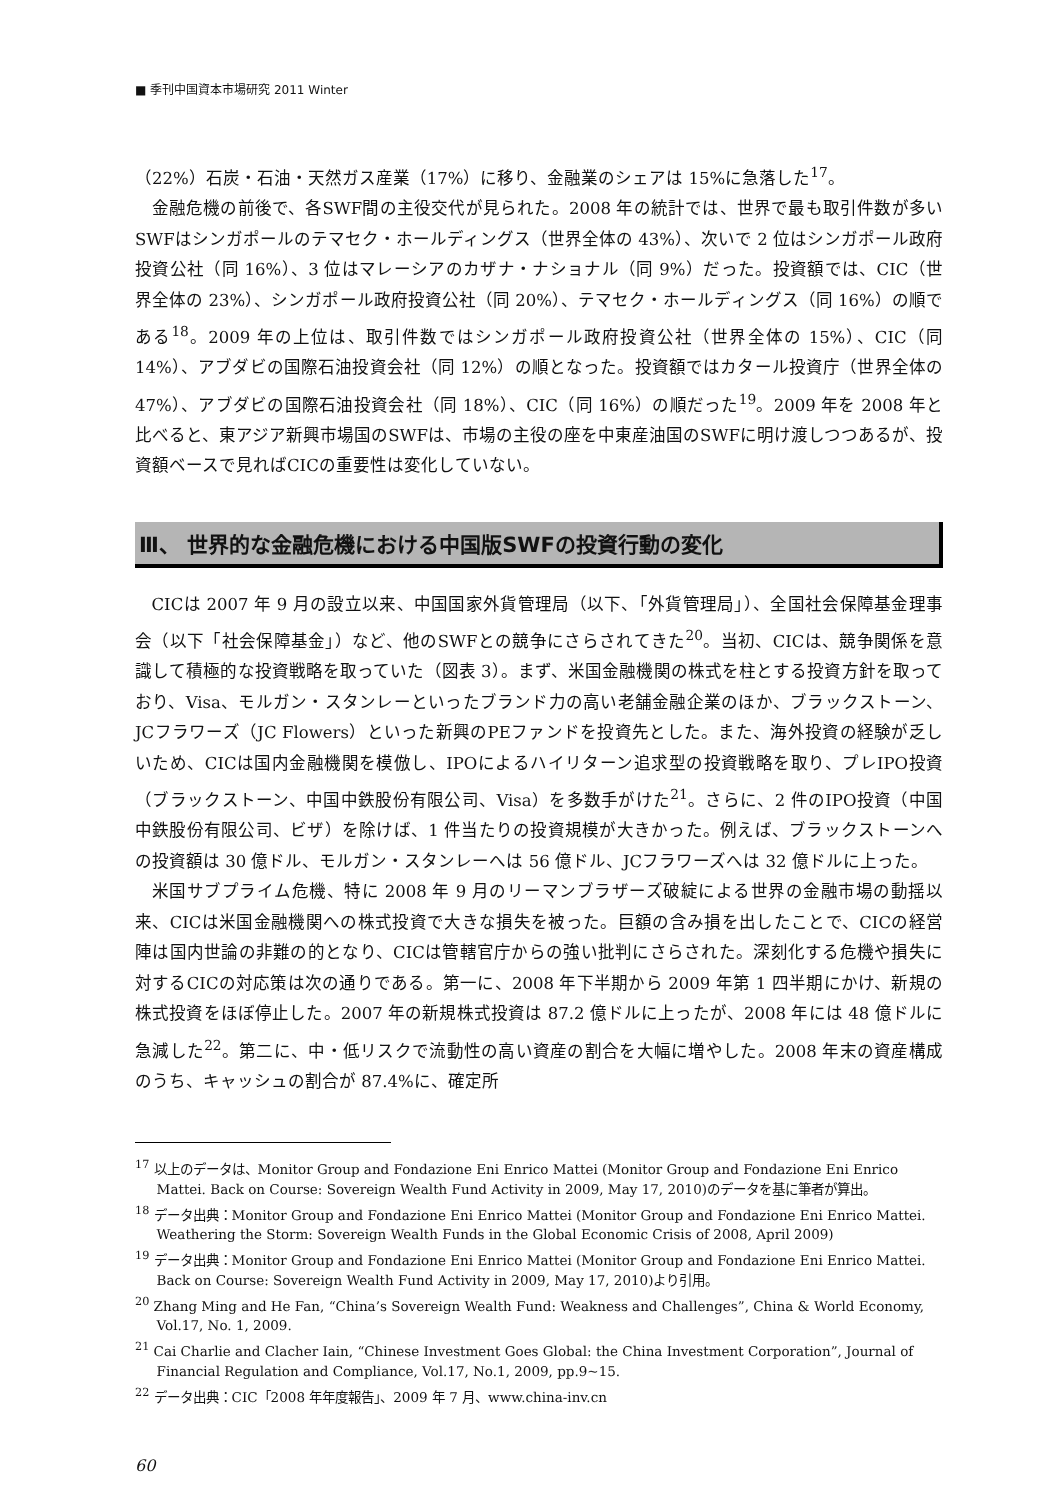■ 季刊中国資本市場研究 2011 Winter
（22%）石炭・石油・天然ガス産業（17%）に移り、金融業のシェアは 15%に急落した<sup>17</sup>。
金融危機の前後で、各SWF間の主役交代が見られた。2008 年の統計では、世界で最も取引件数が多いSWFはシンガポールのテマセク・ホールディングス（世界全体の 43%）、次いで 2 位はシンガポール政府投資公社（同 16%）、3 位はマレーシアのカザナ・ナショナル（同 9%）だった。投資額では、CIC（世界全体の 23%）、シンガポール政府投資公社（同 20%）、テマセク・ホールディングス（同 16%）の順である<sup>18</sup>。2009 年の上位は、取引件数ではシンガポール政府投資公社（世界全体の 15%）、CIC（同 14%）、アブダビの国際石油投資会社（同 12%）の順となった。投資額ではカタール投資庁（世界全体の 47%）、アブダビの国際石油投資会社（同 18%）、CIC（同 16%）の順だった<sup>19</sup>。2009 年を 2008 年と比べると、東アジア新興市場国のSWFは、市場の主役の座を中東産油国のSWFに明け渡しつつあるが、投資額ベースで見ればCICの重要性は変化していない。
Ⅲ、 世界的な金融危機における中国版SWFの投資行動の変化
CICは 2007 年 9 月の設立以来、中国国家外貨管理局（以下、「外貨管理局」）、全国社会保障基金理事会（以下「社会保障基金」）など、他のSWFとの競争にさらされてきた<sup>20</sup>。当初、CICは、競争関係を意識して積極的な投資戦略を取っていた（図表 3）。まず、米国金融機関の株式を柱とする投資方針を取っており、Visa、モルガン・スタンレーといったブランド力の高い老舗金融企業のほか、ブラックストーン、JCフラワーズ（JC Flowers）といった新興のPEファンドを投資先とした。また、海外投資の経験が乏しいため、CICは国内金融機関を模倣し、IPOによるハイリターン追求型の投資戦略を取り、プレIPO投資（ブラックストーン、中国中鉄股份有限公司、Visa）を多数手がけた<sup>21</sup>。さらに、2 件のIPO投資（中国中鉄股份有限公司、ビザ）を除けば、1 件当たりの投資規模が大きかった。例えば、ブラックストーンへの投資額は 30 億ドル、モルガン・スタンレーへは 56 億ドル、JCフラワーズへは 32 億ドルに上った。
米国サブプライム危機、特に 2008 年 9 月のリーマンブラザーズ破綻による世界の金融市場の動揺以来、CICは米国金融機関への株式投資で大きな損失を被った。巨額の含み損を出したことで、CICの経営陣は国内世論の非難の的となり、CICは管轄官庁からの強い批判にさらされた。深刻化する危機や損失に対するCICの対応策は次の通りである。第一に、2008 年下半期から 2009 年第 1 四半期にかけ、新規の株式投資をほぼ停止した。2007 年の新規株式投資は 87.2 億ドルに上ったが、2008 年には 48 億ドルに急減した<sup>22</sup>。第二に、中・低リスクで流動性の高い資産の割合を大幅に増やした。2008 年末の資産構成のうち、キャッシュの割合が 87.4%に、確定所
<sup>17</sup> 以上のデータは、Monitor Group and Fondazione Eni Enrico Mattei (Monitor Group and Fondazione Eni Enrico Mattei. Back on Course: Sovereign Wealth Fund Activity in 2009, May 17, 2010)のデータを基に筆者が算出。
<sup>18</sup> データ出典：Monitor Group and Fondazione Eni Enrico Mattei (Monitor Group and Fondazione Eni Enrico Mattei. Weathering the Storm: Sovereign Wealth Funds in the Global Economic Crisis of 2008, April 2009)
<sup>19</sup> データ出典：Monitor Group and Fondazione Eni Enrico Mattei (Monitor Group and Fondazione Eni Enrico Mattei. Back on Course: Sovereign Wealth Fund Activity in 2009, May 17, 2010)より引用。
<sup>20</sup> Zhang Ming and He Fan, “China’s Sovereign Wealth Fund: Weakness and Challenges”, China & World Economy, Vol.17, No. 1, 2009.
<sup>21</sup> Cai Charlie and Clacher Iain, “Chinese Investment Goes Global: the China Investment Corporation”, Journal of Financial Regulation and Compliance, Vol.17, No.1, 2009, pp.9~15.
<sup>22</sup> データ出典：CIC「2008 年年度報告」、2009 年 7 月、www.china-inv.cn
60